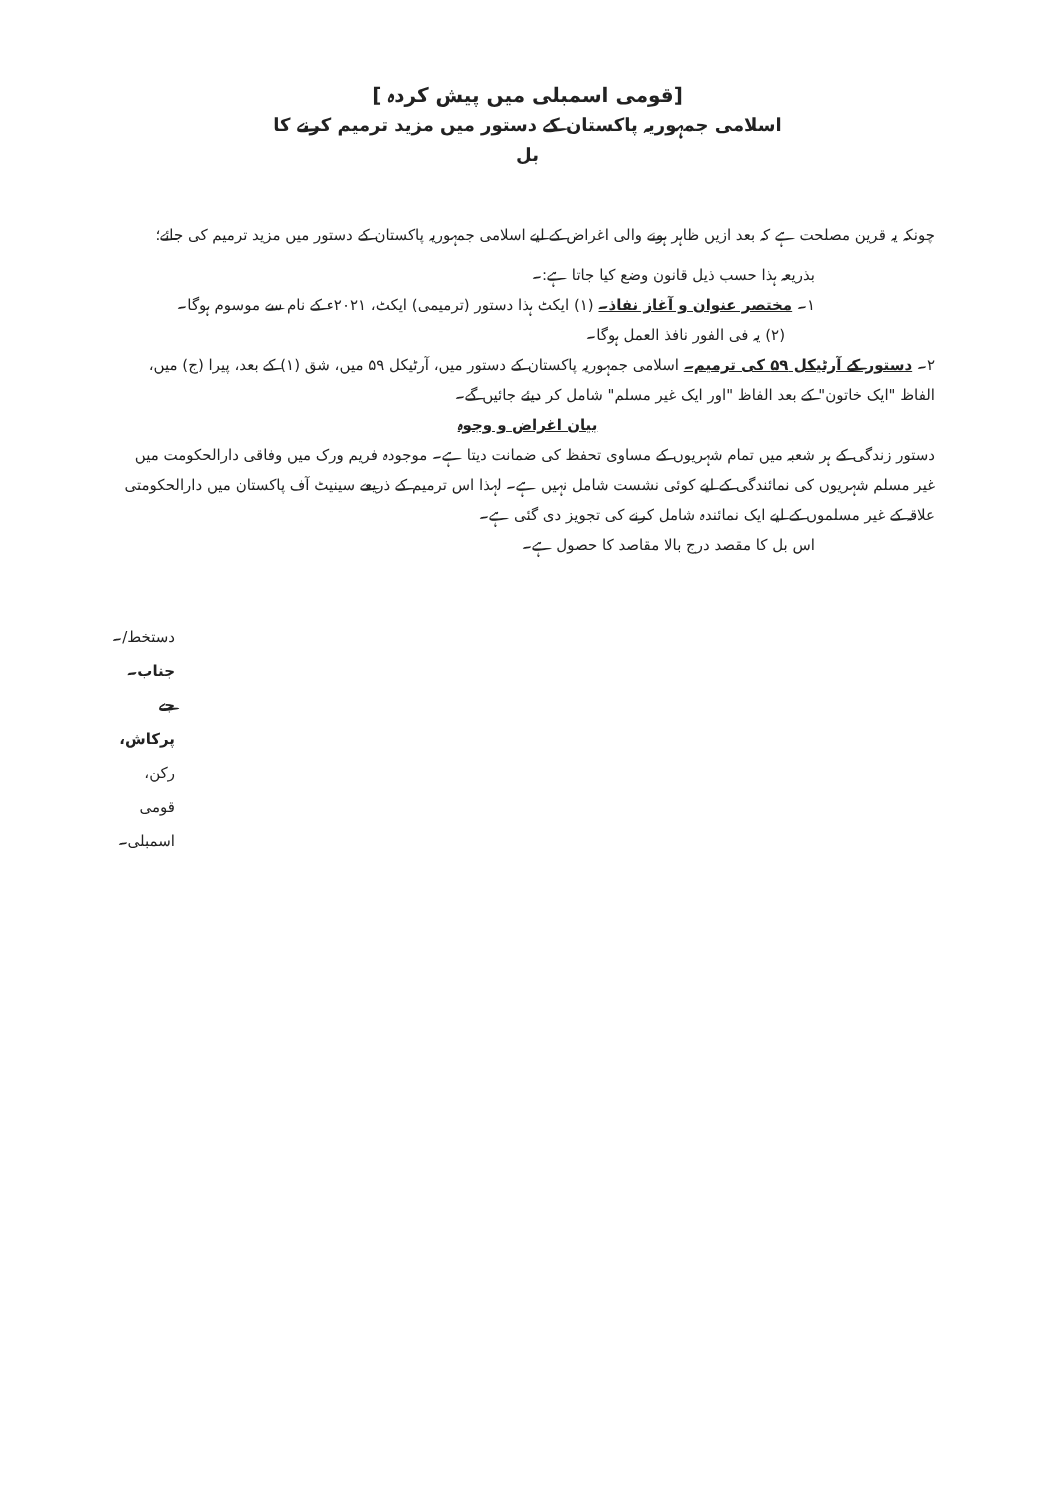[قومی اسمبلی میں پیش کردہ ]
اسلامی جمہوریہ پاکستان کے دستور میں مزید ترمیم کرنے کا
بل
چونکہ یہ قرین مصلحت ہے کہ بعد ازیں ظاہر ہونے والی اغراض کے لیے اسلامی جمہوریہ پاکستان کے دستور میں مزید ترمیم کی جائے؛
بذریعہ ہذا حسب ذیل قانون وضع کیا جاتا ہے:۔
۱۔ مختصر عنوان و آغاز نفاذ۔ (۱) ایکٹ ہذا دستور (ترمیمی) ایکٹ، ۲۰۲۱ء کے نام سے موسوم ہوگا۔
(۲) یہ فی الفور نافذ العمل ہوگا۔
۲۔ دستور کے آرٹیکل ۵۹ کی ترمیم۔ اسلامی جمہوریہ پاکستان کے دستور میں، آرٹیکل ۵۹ میں، شق (۱) کے بعد، پیرا (ج) میں، الفاظ "ایک خاتون" کے بعد الفاظ "اور ایک غیر مسلم" شامل کر دیئے جائیں گے۔
بیان اغراض و وجوہ
دستور زندگی کے ہر شعبہ میں تمام شہریوں کے مساوی تحفظ کی ضمانت دیتا ہے۔ موجودہ فریم ورک میں وفاقی دارالحکومت میں غیر مسلم شہریوں کی نمائندگی کے لیے کوئی نشست شامل نہیں ہے۔ لہذا اس ترمیم کے ذریعے سینیٹ آف پاکستان میں دارالحکومتی علاقہ کے غیر مسلموں کے لیے ایک نمائندہ شامل کرنے کی تجویز دی گئی ہے۔
اس بل کا مقصد درج بالا مقاصد کا حصول ہے۔
دستخط/۔
جناب۔ جے پرکاش،
رکن، قومی اسمبلی۔